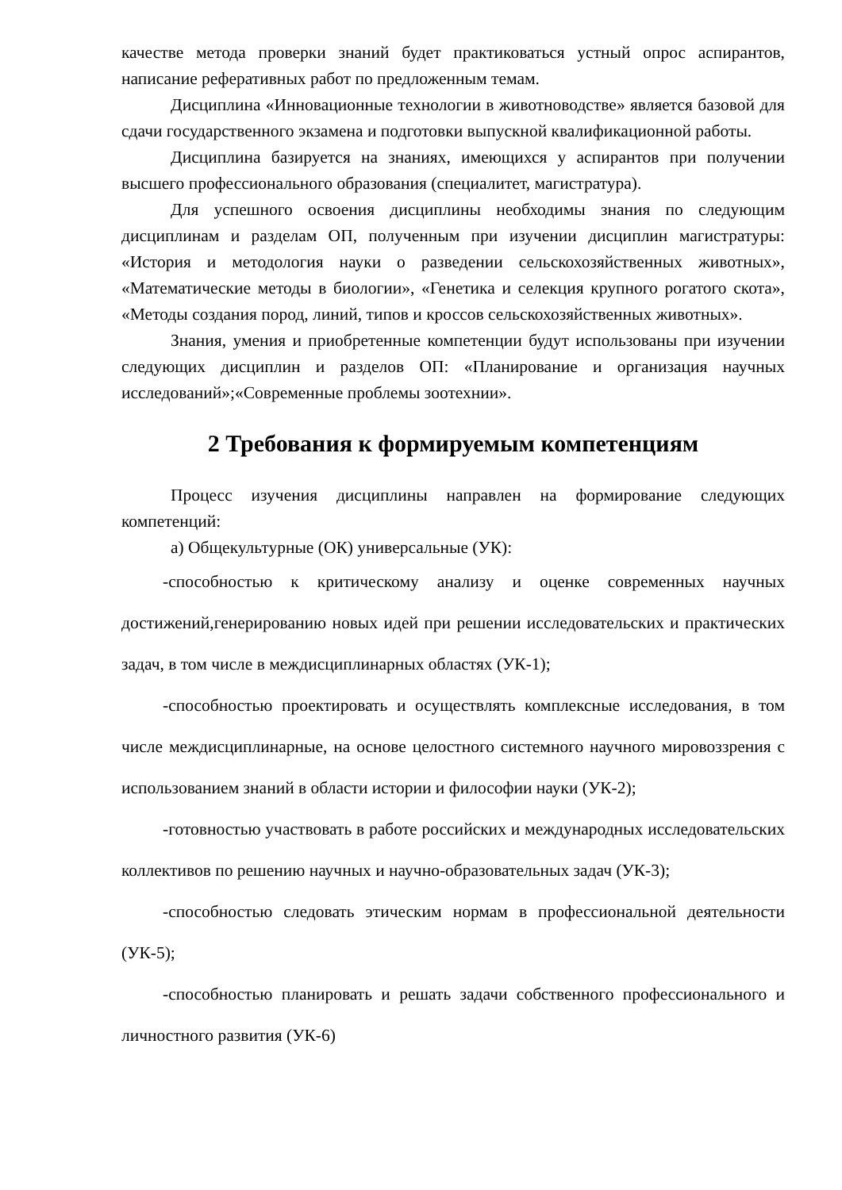качестве метода проверки знаний будет практиковаться устный опрос аспирантов, написание реферативных работ по предложенным темам.
Дисциплина «Инновационные технологии в животноводстве» является базовой для сдачи государственного экзамена и подготовки выпускной квалификационной работы.
Дисциплина базируется на знаниях, имеющихся у аспирантов при получении высшего профессионального образования (специалитет, магистратура).
Для успешного освоения дисциплины необходимы знания по следующим дисциплинам и разделам ОП, полученным при изучении дисциплин магистратуры: «История и методология науки о разведении сельскохозяйственных животных», «Математические методы в биологии», «Генетика и селекция крупного рогатого скота», «Методы создания пород, линий, типов и кроссов сельскохозяйственных животных».
Знания, умения и приобретенные компетенции будут использованы при изучении следующих дисциплин и разделов ОП: «Планирование и организация научных исследований»;«Современные проблемы зоотехнии».
2 Требования к формируемым компетенциям
Процесс изучения дисциплины направлен на формирование следующих компетенций:
а) Общекультурные (ОК) универсальные (УК):
-способностью к критическому анализу и оценке современных научных достижений,генерированию новых идей при решении исследовательских и практических задач, в том числе в междисциплинарных областях (УК-1);
-способностью проектировать и осуществлять комплексные исследования, в том числе междисциплинарные, на основе целостного системного научного мировоззрения с использованием знаний в области истории и философии науки (УК-2);
-готовностью участвовать в работе российских и международных исследовательских коллективов по решению научных и научно-образовательных задач (УК-3);
-способностью следовать этическим нормам в профессиональной деятельности (УК-5);
-способностью планировать и решать задачи собственного профессионального и личностного развития (УК-6)